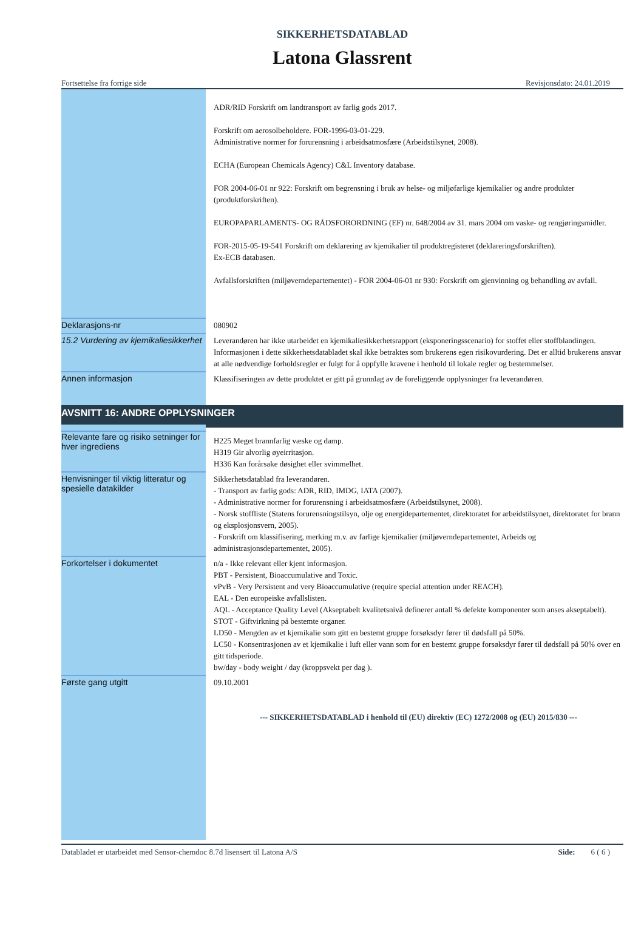SIKKERHETSDATABLAD
Latona Glassrent
Fortsettelse fra forrige side Revisjonsdato: 24.01.2019
| | ADR/RID Forskrift om landtransport av farlig gods 2017. Forskrift om aerosolbeholdere. FOR-1996-03-01-229. Administrative normer for forurensning i arbeidsatmosfære (Arbeidstilsynet, 2008). ECHA (European Chemicals Agency) C&L Inventory database. FOR 2004-06-01 nr 922: Forskrift om begrensning i bruk av helse- og miljøfarlige kjemikalier og andre produkter (produktforskriften). EUROPAPARLAMENTS- OG RÅDSFORORDNING (EF) nr. 648/2004 av 31. mars 2004 om vaske- og rengjøringsmidler. FOR-2015-05-19-541 Forskrift om deklarering av kjemikalier til produktregisteret (deklareringsforskriften). Ex-ECB databasen. Avfallsforskriften (miljøverndepartementet) - FOR 2004-06-01 nr 930: Forskrift om gjenvinning og behandling av avfall. |
| Deklarasjons-nr | 080902 |
| 15.2 Vurdering av kjemikaliesikkerhet | Leverandøren har ikke utarbeidet en kjemikaliesikkerhetsrapport (eksponeringsscenario) for stoffet eller stoffblandingen. Informasjonen i dette sikkerhetsdatabladet skal ikke betraktes som brukerens egen risikovurdering. Det er alltid brukerens ansvar at alle nødvendige forholdsregler er fulgt for å oppfylle kravene i henhold til lokale regler og bestemmelser. |
| Annen informasjon | Klassifiseringen av dette produktet er gitt på grunnlag av de foreliggende opplysninger fra leverandøren. |
| AVSNITT 16: ANDRE OPPLYSNINGER | |
| Relevante fare og risiko setninger for hver ingrediens | H225 Meget brannfarlig væske og damp. H319 Gir alvorlig øyeirritasjon. H336 Kan forårsake døsighet eller svimmelhet. |
| Henvisninger til viktig litteratur og spesielle datakilder | Sikkerhetsdatablad fra leverandøren. - Transport av farlig gods: ADR, RID, IMDG, IATA (2007). - Administrative normer for forurensning i arbeidsatmosfære (Arbeidstilsynet, 2008). - Norsk stoffliste (Statens forurensningstilsyn, olje og energidepartementet, direktoratet for arbeidstilsynet, direktoratet for brann og eksplosjonsvern, 2005). - Forskrift om klassifisering, merking m.v. av farlige kjemikalier (miljøverndepartementet, Arbeids og administrasjonsdepartementet, 2005). |
| Forkortelser i dokumentet | n/a - Ikke relevant eller kjent informasjon. PBT - Persistent, Bioaccumulative and Toxic. vPvB - Very Persistent and very Bioaccumulative (require special attention under REACH). EAL - Den europeiske avfallslisten. AQL - Acceptance Quality Level (Akseptabelt kvalitetsnivå definerer antall % defekte komponenter som anses akseptabelt). STOT - Giftvirkning på bestemte organer. LD50 - Mengden av et kjemikalie som gitt en bestemt gruppe forsøksdyr fører til dødsfall på 50%. LC50 - Konsentrasjonen av et kjemikalie i luft eller vann som for en bestemt gruppe forsøksdyr fører til dødsfall på 50% over en gitt tidsperiode. bw/day - body weight / day (kroppsvekt per dag ). |
| Første gang utgitt | 09.10.2001 --- SIKKERHETSDATABLAD i henhold til (EU) direktiv (EC) 1272/2008 og (EU) 2015/830 --- |
Databladet er utarbeidet med Sensor-chemdoc 8.7d lisensert til Latona A/S Side: 6 ( 6 )